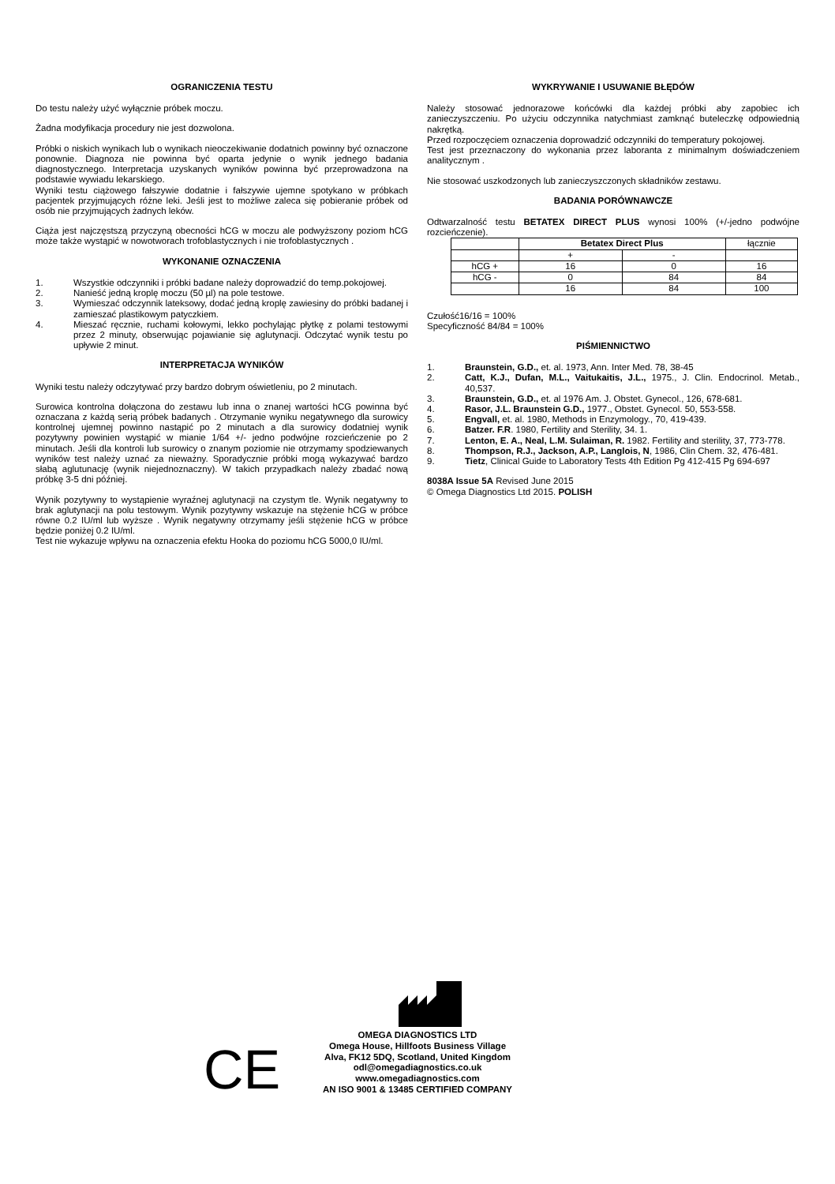OGRANICZENIA TESTU
Do testu należy użyć wyłącznie próbek moczu.
Żadna modyfikacja procedury nie jest dozwolona.
Próbki o niskich wynikach lub o wynikach nieoczekiwanie dodatnich powinny być oznaczone ponownie. Diagnoza nie powinna być oparta jedynie o wynik jednego badania diagnostycznego. Interpretacja uzyskanych wyników powinna być przeprowadzona na podstawie wywiadu lekarskiego.
Wyniki testu ciążowego fałszywie dodatnie i fałszywie ujemne spotykano w próbkach pacjentek przyjmujących różne leki. Jeśli jest to możliwe zaleca się pobieranie próbek od osób nie przyjmujących żadnych leków.
Ciąża jest najczęstszą przyczyną obecności hCG w moczu ale podwyższony poziom hCG może także wystąpić w nowotworach trofoblastycznych i nie trofoblastycznych .
WYKONANIE OZNACZENIA
1. Wszystkie odczynniki i próbki badane należy doprowadzić do temp.pokojowej.
2. Nanieść jedną kroplę moczu (50 µl) na pole testowe.
3. Wymieszać odczynnik lateksowy, dodać jedną kroplę zawiesiny do próbki badanej i zamieszać plastikowym patyczkiem.
4. Mieszać ręcznie, ruchami kołowymi, lekko pochylając płytkę z polami testowymi przez 2 minuty, obserwując pojawianie się aglutynacji. Odczytać wynik testu po upływie 2 minut.
INTERPRETACJA WYNIKÓW
Wyniki testu należy odczytywać przy bardzo dobrym oświetleniu, po 2 minutach.
Surowica kontrolna dołączona do zestawu lub inna o znanej wartości hCG powinna być oznaczana z każdą serią próbek badanych . Otrzymanie wyniku negatywnego dla surowicy kontrolnej ujemnej powinno nastąpić po 2 minutach a dla surowicy dodatniej wynik pozytywny powinien wystąpić w mianie 1/64 +/- jedno podwójne rozcieńczenie po 2 minutach. Jeśli dla kontroli lub surowicy o znanym poziomie nie otrzymamy spodziewanych wyników test należy uznać za nieważny. Sporadycznie próbki mogą wykazywać bardzo słabą aglutunację (wynik niejednoznaczny). W takich przypadkach należy zbadać nową próbkę 3-5 dni później.
Wynik pozytywny to wystąpienie wyraźnej aglutynacji na czystym tle. Wynik negatywny to brak aglutynacji na polu testowym. Wynik pozytywny wskazuje na stężenie hCG w próbce równe 0.2 IU/ml lub wyższe . Wynik negatywny otrzymamy jeśli stężenie hCG w próbce będzie poniżej 0.2 IU/ml.
Test nie wykazuje wpływu na oznaczenia efektu Hooka do poziomu hCG 5000,0 IU/ml.
WYKRYWANIE I USUWANIE BŁĘDÓW
Należy stosować jednorazowe końcówki dla każdej próbki aby zapobiec ich zanieczyszczeniu. Po użyciu odczynnika natychmiast zamknąć buteleczkę odpowiednią nakrętką.
Przed rozpoczęciem oznaczenia doprowadzić odczynniki do temperatury pokojowej.
Test jest przeznaczony do wykonania przez laboranta z minimalnym doświadczeniem analitycznym .
Nie stosować uszkodzonych lub zanieczyszczonych składników zestawu.
BADANIA PORÓWNAWCZE
Odtwarzalność testu BETATEX DIRECT PLUS wynosi 100% (+/-jedno podwójne rozcieńczenie).
| | Betatex Direct Plus | | łącznie |
| | + | - | |
| hCG + | 16 | 0 | 16 |
| hCG - | 0 | 84 | 84 |
| | 16 | 84 | 100 |
Czułość16/16 = 100%
Specyficzność 84/84 = 100%
PIŚMIENNICTWO
1. Braunstein, G.D., et. al. 1973, Ann. Inter Med. 78, 38-45
2. Catt, K.J., Dufan, M.L., Vaitukaitis, J.L., 1975., J. Clin. Endocrinol. Metab., 40,537.
3. Braunstein, G.D., et. al 1976 Am. J. Obstet. Gynecol., 126, 678-681.
4. Rasor, J.L. Braunstein G.D., 1977., Obstet. Gynecol. 50, 553-558.
5. Engvall, et. al. 1980, Methods in Enzymology., 70, 419-439.
6. Batzer. F.R. 1980, Fertility and Sterility, 34. 1.
7. Lenton, E. A., Neal, L.M. Sulaiman, R. 1982. Fertility and sterility, 37, 773-778.
8. Thompson, R.J., Jackson, A.P., Langlois, N, 1986, Clin Chem. 32, 476-481.
9. Tietz, Clinical Guide to Laboratory Tests 4th Edition Pg 412-415 Pg 694-697
8038A Issue 5A Revised June 2015
© Omega Diagnostics Ltd 2015. POLISH
CE
OMEGA DIAGNOSTICS LTD
Omega House, Hillfoots Business Village
Alva, FK12 5DQ, Scotland, United Kingdom
odl@omegadiagnostics.co.uk
www.omegadiagnostics.com
AN ISO 9001 & 13485 CERTIFIED COMPANY